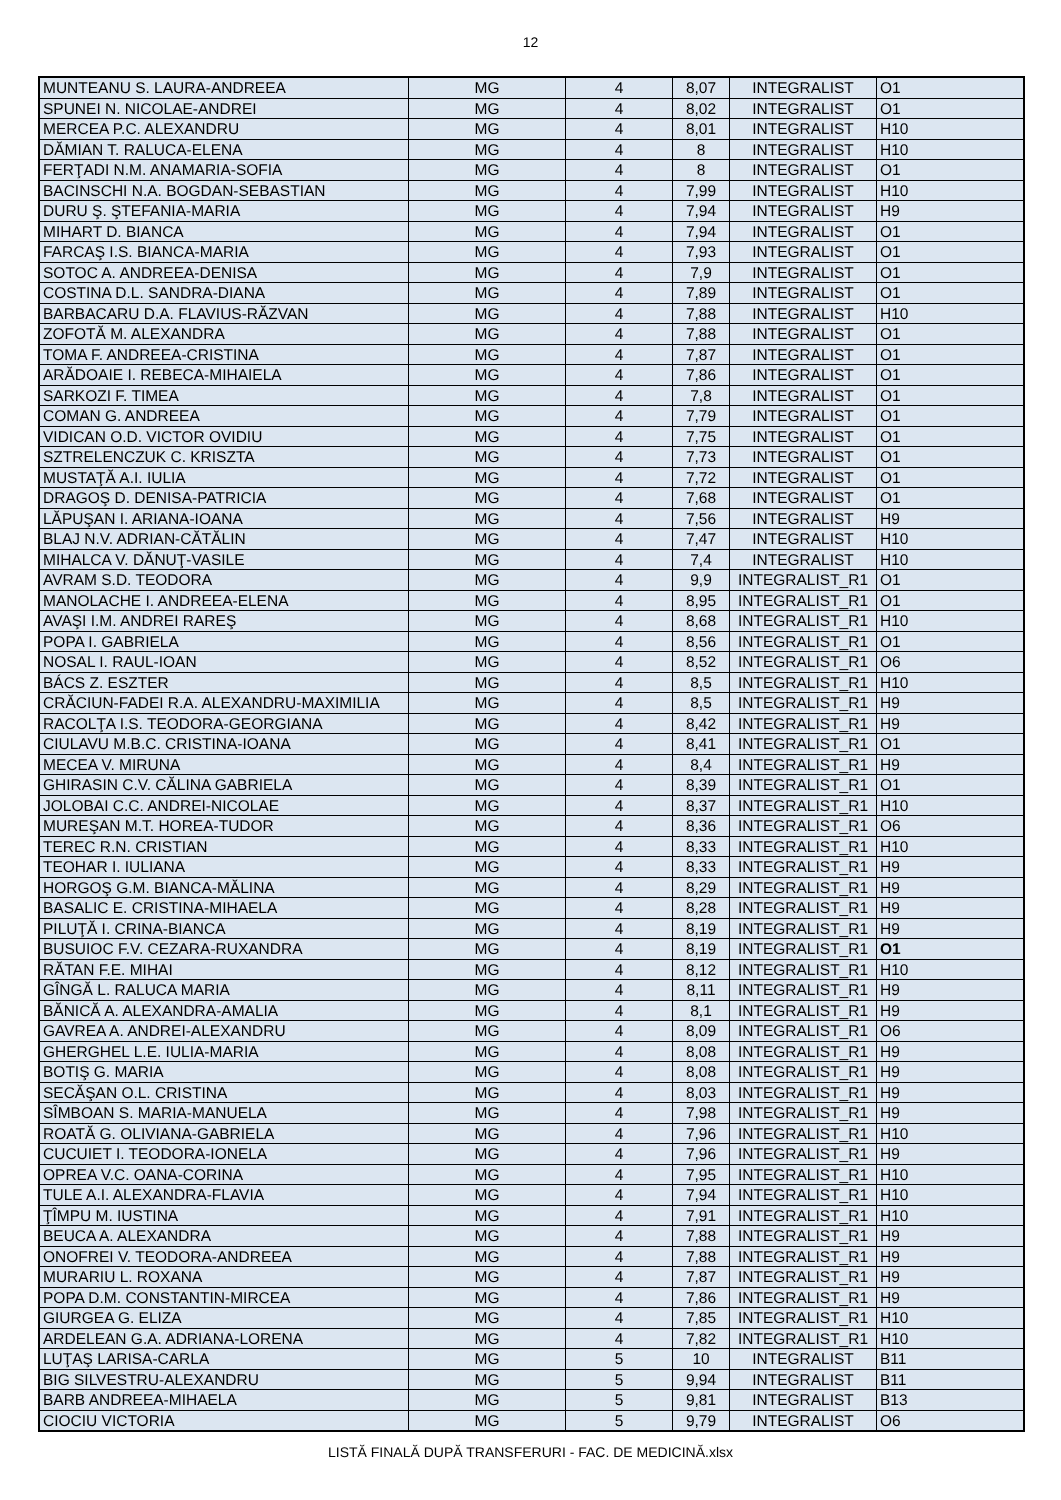12
| MUNTEANU S. LAURA-ANDREEA | MG | 4 | 8,07 | INTEGRALIST | O1 |
| SPUNEI N. NICOLAE-ANDREI | MG | 4 | 8,02 | INTEGRALIST | O1 |
| MERCEA P.C. ALEXANDRU | MG | 4 | 8,01 | INTEGRALIST | H10 |
| DĂMIAN T. RALUCA-ELENA | MG | 4 | 8 | INTEGRALIST | H10 |
| FERŢADI N.M. ANAMARIA-SOFIA | MG | 4 | 8 | INTEGRALIST | O1 |
| BACINSCHI N.A. BOGDAN-SEBASTIAN | MG | 4 | 7,99 | INTEGRALIST | H10 |
| DURU Ş. ŞTEFANIA-MARIA | MG | 4 | 7,94 | INTEGRALIST | H9 |
| MIHART D. BIANCA | MG | 4 | 7,94 | INTEGRALIST | O1 |
| FARCAŞ I.S. BIANCA-MARIA | MG | 4 | 7,93 | INTEGRALIST | O1 |
| SOTOC A. ANDREEA-DENISA | MG | 4 | 7,9 | INTEGRALIST | O1 |
| COSTINA D.L. SANDRA-DIANA | MG | 4 | 7,89 | INTEGRALIST | O1 |
| BARBACARU D.A. FLAVIUS-RĂZVAN | MG | 4 | 7,88 | INTEGRALIST | H10 |
| ZOFOTĂ M. ALEXANDRA | MG | 4 | 7,88 | INTEGRALIST | O1 |
| TOMA F. ANDREEA-CRISTINA | MG | 4 | 7,87 | INTEGRALIST | O1 |
| ARĂDOAIE I. REBECA-MIHAIELA | MG | 4 | 7,86 | INTEGRALIST | O1 |
| SARKOZI F. TIMEA | MG | 4 | 7,8 | INTEGRALIST | O1 |
| COMAN G. ANDREEA | MG | 4 | 7,79 | INTEGRALIST | O1 |
| VIDICAN O.D. VICTOR OVIDIU | MG | 4 | 7,75 | INTEGRALIST | O1 |
| SZTRELENCZUK C. KRISZTA | MG | 4 | 7,73 | INTEGRALIST | O1 |
| MUSTAŢĂ A.I. IULIA | MG | 4 | 7,72 | INTEGRALIST | O1 |
| DRAGOŞ D. DENISA-PATRICIA | MG | 4 | 7,68 | INTEGRALIST | O1 |
| LĂPUŞAN I. ARIANA-IOANA | MG | 4 | 7,56 | INTEGRALIST | H9 |
| BLAJ N.V. ADRIAN-CĂTĂLIN | MG | 4 | 7,47 | INTEGRALIST | H10 |
| MIHALCA V. DĂNUŢ-VASILE | MG | 4 | 7,4 | INTEGRALIST | H10 |
| AVRAM S.D. TEODORA | MG | 4 | 9,9 | INTEGRALIST_R1 | O1 |
| MANOLACHE I. ANDREEA-ELENA | MG | 4 | 8,95 | INTEGRALIST_R1 | O1 |
| AVAŞI I.M. ANDREI RAREŞ | MG | 4 | 8,68 | INTEGRALIST_R1 | H10 |
| POPA I. GABRIELA | MG | 4 | 8,56 | INTEGRALIST_R1 | O1 |
| NOSAL I. RAUL-IOAN | MG | 4 | 8,52 | INTEGRALIST_R1 | O6 |
| BÁCS Z. ESZTER | MG | 4 | 8,5 | INTEGRALIST_R1 | H10 |
| CRĂCIUN-FADEI R.A. ALEXANDRU-MAXIMILIA | MG | 4 | 8,5 | INTEGRALIST_R1 | H9 |
| RACOLŢA I.S. TEODORA-GEORGIANA | MG | 4 | 8,42 | INTEGRALIST_R1 | H9 |
| CIULAVU M.B.C. CRISTINA-IOANA | MG | 4 | 8,41 | INTEGRALIST_R1 | O1 |
| MECEA V. MIRUNA | MG | 4 | 8,4 | INTEGRALIST_R1 | H9 |
| GHIRASIN C.V. CĂLINA GABRIELA | MG | 4 | 8,39 | INTEGRALIST_R1 | O1 |
| JOLOBAI C.C. ANDREI-NICOLAE | MG | 4 | 8,37 | INTEGRALIST_R1 | H10 |
| MUREŞAN M.T. HOREA-TUDOR | MG | 4 | 8,36 | INTEGRALIST_R1 | O6 |
| TEREC R.N. CRISTIAN | MG | 4 | 8,33 | INTEGRALIST_R1 | H10 |
| TEOHAR I. IULIANA | MG | 4 | 8,33 | INTEGRALIST_R1 | H9 |
| HORGOŞ G.M. BIANCA-MĂLINA | MG | 4 | 8,29 | INTEGRALIST_R1 | H9 |
| BASALIC E. CRISTINA-MIHAELA | MG | 4 | 8,28 | INTEGRALIST_R1 | H9 |
| PILUŢĂ I. CRINA-BIANCA | MG | 4 | 8,19 | INTEGRALIST_R1 | H9 |
| BUSUIOC F.V. CEZARA-RUXANDRA | MG | 4 | 8,19 | INTEGRALIST_R1 | O1 |
| RĂTAN F.E. MIHAI | MG | 4 | 8,12 | INTEGRALIST_R1 | H10 |
| GÎNGĂ L. RALUCA MARIA | MG | 4 | 8,11 | INTEGRALIST_R1 | H9 |
| BĂNICĂ A. ALEXANDRA-AMALIA | MG | 4 | 8,1 | INTEGRALIST_R1 | H9 |
| GAVREA A. ANDREI-ALEXANDRU | MG | 4 | 8,09 | INTEGRALIST_R1 | O6 |
| GHERGHEL L.E. IULIA-MARIA | MG | 4 | 8,08 | INTEGRALIST_R1 | H9 |
| BOTIŞ G. MARIA | MG | 4 | 8,08 | INTEGRALIST_R1 | H9 |
| SECĂŞAN O.L. CRISTINA | MG | 4 | 8,03 | INTEGRALIST_R1 | H9 |
| SÎMBOAN S. MARIA-MANUELA | MG | 4 | 7,98 | INTEGRALIST_R1 | H9 |
| ROATĂ G. OLIVIANA-GABRIELA | MG | 4 | 7,96 | INTEGRALIST_R1 | H10 |
| CUCUIET I. TEODORA-IONELA | MG | 4 | 7,96 | INTEGRALIST_R1 | H9 |
| OPREA V.C. OANA-CORINA | MG | 4 | 7,95 | INTEGRALIST_R1 | H10 |
| TULE A.I. ALEXANDRA-FLAVIA | MG | 4 | 7,94 | INTEGRALIST_R1 | H10 |
| ŢÎMPU M. IUSTINA | MG | 4 | 7,91 | INTEGRALIST_R1 | H10 |
| BEUCA A. ALEXANDRA | MG | 4 | 7,88 | INTEGRALIST_R1 | H9 |
| ONOFREI V. TEODORA-ANDREEA | MG | 4 | 7,88 | INTEGRALIST_R1 | H9 |
| MURARIU L. ROXANA | MG | 4 | 7,87 | INTEGRALIST_R1 | H9 |
| POPA D.M. CONSTANTIN-MIRCEA | MG | 4 | 7,86 | INTEGRALIST_R1 | H9 |
| GIURGEA G. ELIZA | MG | 4 | 7,85 | INTEGRALIST_R1 | H10 |
| ARDELEAN G.A. ADRIANA-LORENA | MG | 4 | 7,82 | INTEGRALIST_R1 | H10 |
| LUŢAŞ LARISA-CARLA | MG | 5 | 10 | INTEGRALIST | B11 |
| BIG SILVESTRU-ALEXANDRU | MG | 5 | 9,94 | INTEGRALIST | B11 |
| BARB ANDREEA-MIHAELA | MG | 5 | 9,81 | INTEGRALIST | B13 |
| CIOCIU VICTORIA | MG | 5 | 9,79 | INTEGRALIST | O6 |
LISTĂ FINALĂ DUPĂ TRANSFERURI - FAC. DE MEDICINĂ.xlsx